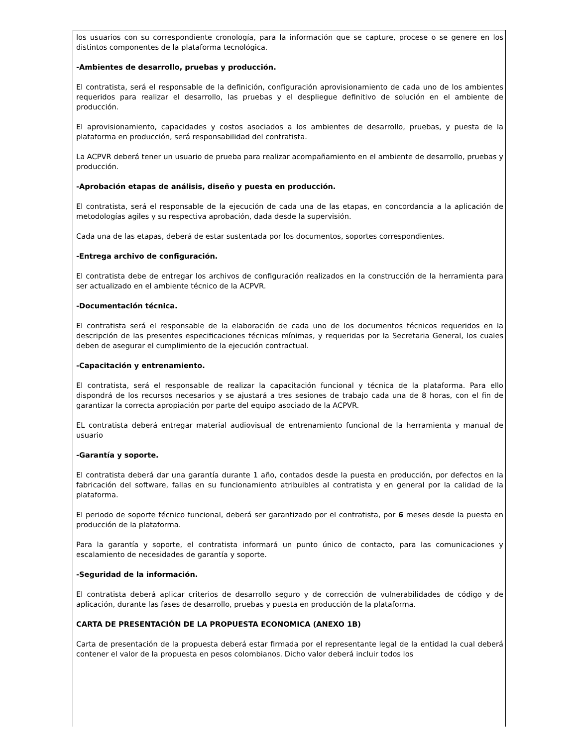los usuarios con su correspondiente cronología, para la información que se capture, procese o se genere en los distintos componentes de la plataforma tecnológica.
-Ambientes de desarrollo, pruebas y producción.
El contratista, será el responsable de la definición, configuración aprovisionamiento de cada uno de los ambientes requeridos para realizar el desarrollo, las pruebas y el despliegue definitivo de solución en el ambiente de producción.
El aprovisionamiento, capacidades y costos asociados a los ambientes de desarrollo, pruebas, y puesta de la plataforma en producción, será responsabilidad del contratista.
La ACPVR deberá tener un usuario de prueba para realizar acompañamiento en el ambiente de desarrollo, pruebas y producción.
-Aprobación etapas de análisis, diseño y puesta en producción.
El contratista, será el responsable de la ejecución de cada una de las etapas, en concordancia a la aplicación de metodologías agiles y su respectiva aprobación, dada desde la supervisión.
Cada una de las etapas, deberá de estar sustentada por los documentos, soportes correspondientes.
-Entrega archivo de configuración.
El contratista debe de entregar los archivos de configuración realizados en la construcción de la herramienta para ser actualizado en el ambiente técnico de la ACPVR.
-Documentación técnica.
El contratista será el responsable de la elaboración de cada uno de los documentos técnicos requeridos en la descripción de las presentes especificaciones técnicas mínimas, y requeridas por la Secretaria General, los cuales deben de asegurar el cumplimiento de la ejecución contractual.
-Capacitación y entrenamiento.
El contratista, será el responsable de realizar la capacitación funcional y técnica de la plataforma. Para ello dispondrá de los recursos necesarios y se ajustará a tres sesiones de trabajo cada una de 8 horas, con el fin de garantizar la correcta apropiación por parte del equipo asociado de la ACPVR.
EL contratista deberá entregar material audiovisual de entrenamiento funcional de la herramienta y manual de usuario
-Garantía y soporte.
El contratista deberá dar una garantía durante 1 año, contados desde la puesta en producción, por defectos en la fabricación del software, fallas en su funcionamiento atribuibles al contratista y en general por la calidad de la plataforma.
El periodo de soporte técnico funcional, deberá ser garantizado por el contratista, por 6 meses desde la puesta en producción de la plataforma.
Para la garantía y soporte, el contratista informará un punto único de contacto, para las comunicaciones y escalamiento de necesidades de garantía y soporte.
-Seguridad de la información.
El contratista deberá aplicar criterios de desarrollo seguro y de corrección de vulnerabilidades de código y de aplicación, durante las fases de desarrollo, pruebas y puesta en producción de la plataforma.
CARTA DE PRESENTACIÓN DE LA PROPUESTA ECONOMICA (ANEXO 1B)
Carta de presentación de la propuesta deberá estar firmada por el representante legal de la entidad la cual deberá contener el valor de la propuesta en pesos colombianos. Dicho valor deberá incluir todos los